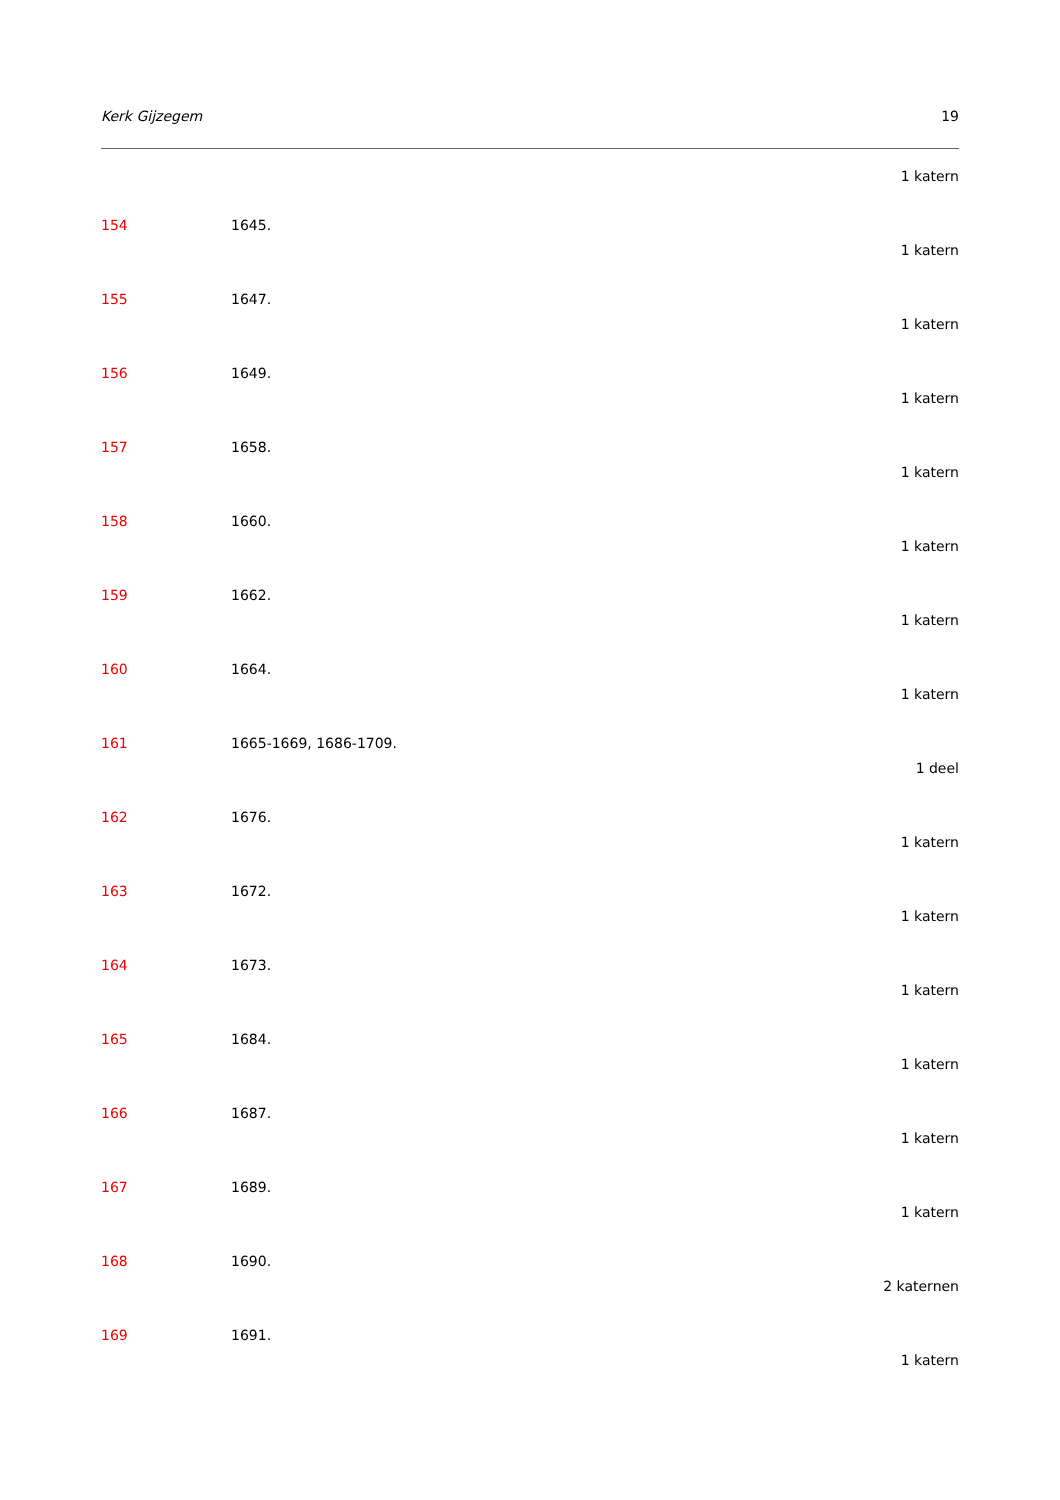Kerk Gijzegem 19
1 katern
154 1645.
1 katern
155 1647.
1 katern
156 1649.
1 katern
157 1658.
1 katern
158 1660.
1 katern
159 1662.
1 katern
160 1664.
1 katern
161 1665-1669, 1686-1709.
1 deel
162 1676.
1 katern
163 1672.
1 katern
164 1673.
1 katern
165 1684.
1 katern
166 1687.
1 katern
167 1689.
1 katern
168 1690.
2 katernen
169 1691.
1 katern